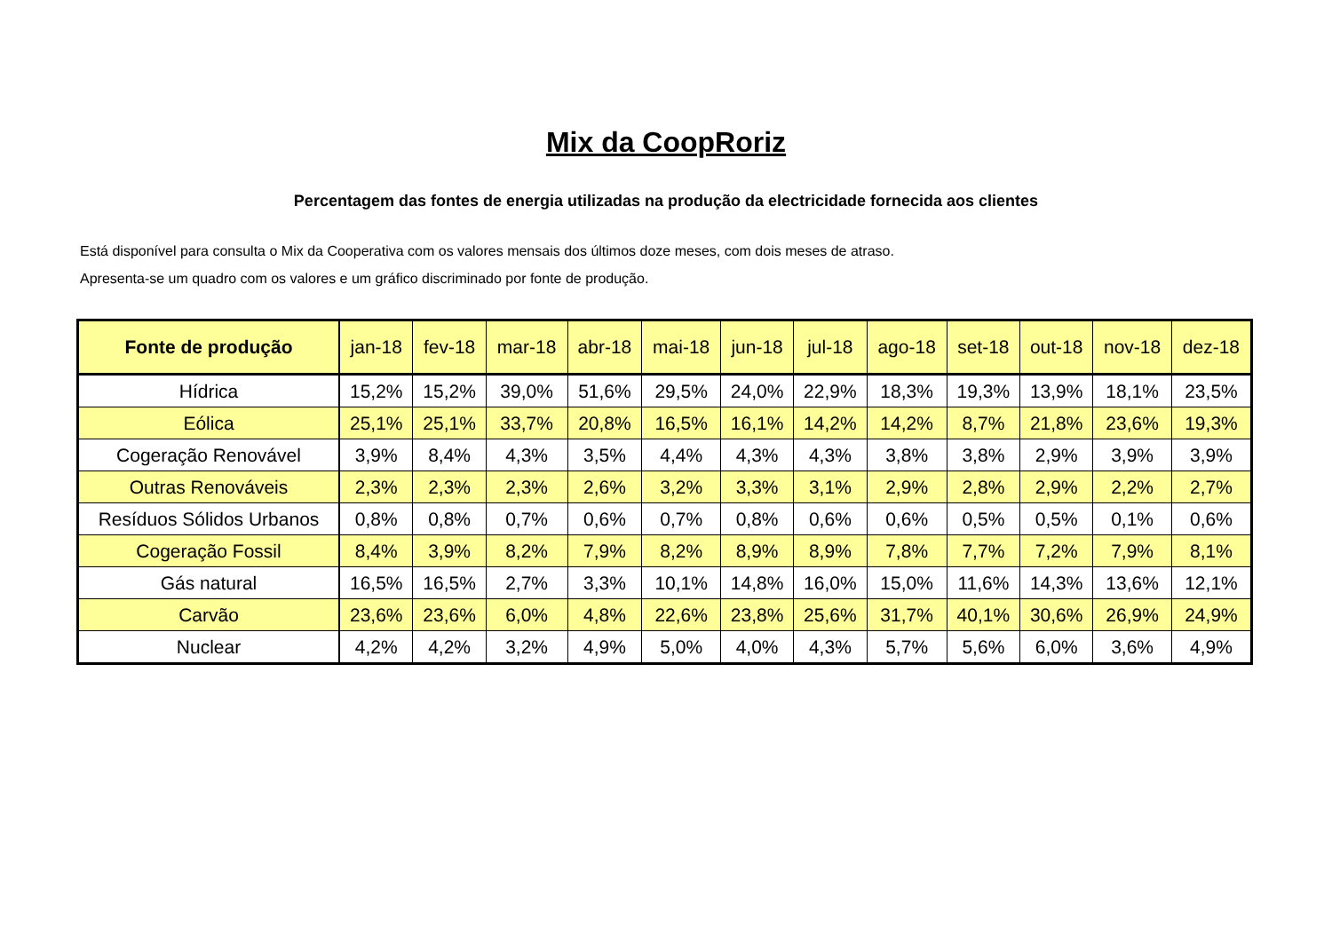Mix da CoopRoriz
Percentagem das fontes de energia utilizadas na produção da electricidade fornecida aos clientes
Está disponível para consulta o Mix da Cooperativa com os valores mensais dos últimos doze meses, com dois meses de atraso.
Apresenta-se um quadro com os valores e um gráfico discriminado por fonte de produção.
| Fonte de produção | jan-18 | fev-18 | mar-18 | abr-18 | mai-18 | jun-18 | jul-18 | ago-18 | set-18 | out-18 | nov-18 | dez-18 |
| --- | --- | --- | --- | --- | --- | --- | --- | --- | --- | --- | --- | --- |
| Hídrica | 15,2% | 15,2% | 39,0% | 51,6% | 29,5% | 24,0% | 22,9% | 18,3% | 19,3% | 13,9% | 18,1% | 23,5% |
| Eólica | 25,1% | 25,1% | 33,7% | 20,8% | 16,5% | 16,1% | 14,2% | 14,2% | 8,7% | 21,8% | 23,6% | 19,3% |
| Cogeração Renovável | 3,9% | 8,4% | 4,3% | 3,5% | 4,4% | 4,3% | 4,3% | 3,8% | 3,8% | 2,9% | 3,9% | 3,9% |
| Outras Renováveis | 2,3% | 2,3% | 2,3% | 2,6% | 3,2% | 3,3% | 3,1% | 2,9% | 2,8% | 2,9% | 2,2% | 2,7% |
| Resíduos Sólidos Urbanos | 0,8% | 0,8% | 0,7% | 0,6% | 0,7% | 0,8% | 0,6% | 0,6% | 0,5% | 0,5% | 0,1% | 0,6% |
| Cogeração Fossil | 8,4% | 3,9% | 8,2% | 7,9% | 8,2% | 8,9% | 8,9% | 7,8% | 7,7% | 7,2% | 7,9% | 8,1% |
| Gás natural | 16,5% | 16,5% | 2,7% | 3,3% | 10,1% | 14,8% | 16,0% | 15,0% | 11,6% | 14,3% | 13,6% | 12,1% |
| Carvão | 23,6% | 23,6% | 6,0% | 4,8% | 22,6% | 23,8% | 25,6% | 31,7% | 40,1% | 30,6% | 26,9% | 24,9% |
| Nuclear | 4,2% | 4,2% | 3,2% | 4,9% | 5,0% | 4,0% | 4,3% | 5,7% | 5,6% | 6,0% | 3,6% | 4,9% |